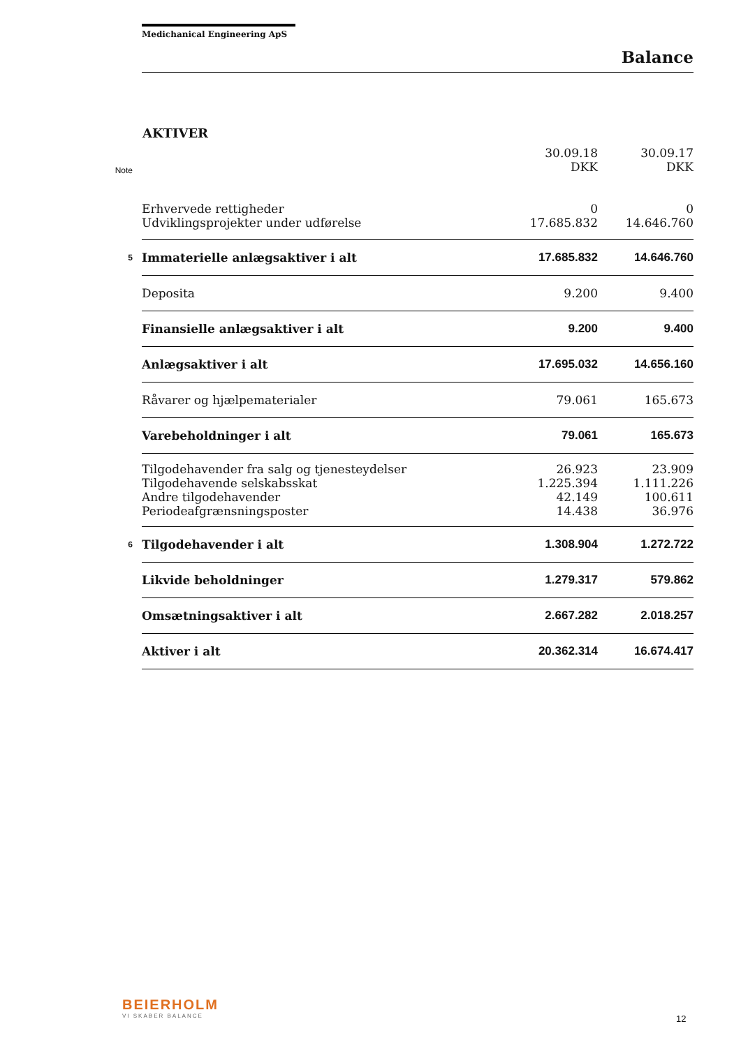Medichanical Engineering ApS
Balance
AKTIVER
| Note | | 30.09.18 DKK | 30.09.17 DKK |
| | Erhvervede rettigheder | 0 | 0 |
| | Udviklingsprojekter under udførelse | 17.685.832 | 14.646.760 |
| 5 | Immaterielle anlægsaktiver i alt | 17.685.832 | 14.646.760 |
| | Deposita | 9.200 | 9.400 |
| | Finansielle anlægsaktiver i alt | 9.200 | 9.400 |
| | Anlægsaktiver i alt | 17.695.032 | 14.656.160 |
| | Råvarer og hjælpematerialer | 79.061 | 165.673 |
| | Varebeholdninger i alt | 79.061 | 165.673 |
| | Tilgodehavender fra salg og tjenesteydelser | 26.923 | 23.909 |
| | Tilgodehavende selskabsskat | 1.225.394 | 1.111.226 |
| | Andre tilgodehavender | 42.149 | 100.611 |
| | Periodeafgrænsningsposter | 14.438 | 36.976 |
| 6 | Tilgodehavender i alt | 1.308.904 | 1.272.722 |
| | Likvide beholdninger | 1.279.317 | 579.862 |
| | Omsætningsaktiver i alt | 2.667.282 | 2.018.257 |
| | Aktiver i alt | 20.362.314 | 16.674.417 |
BEIERHOLM
VI SKABER BALANCE
12